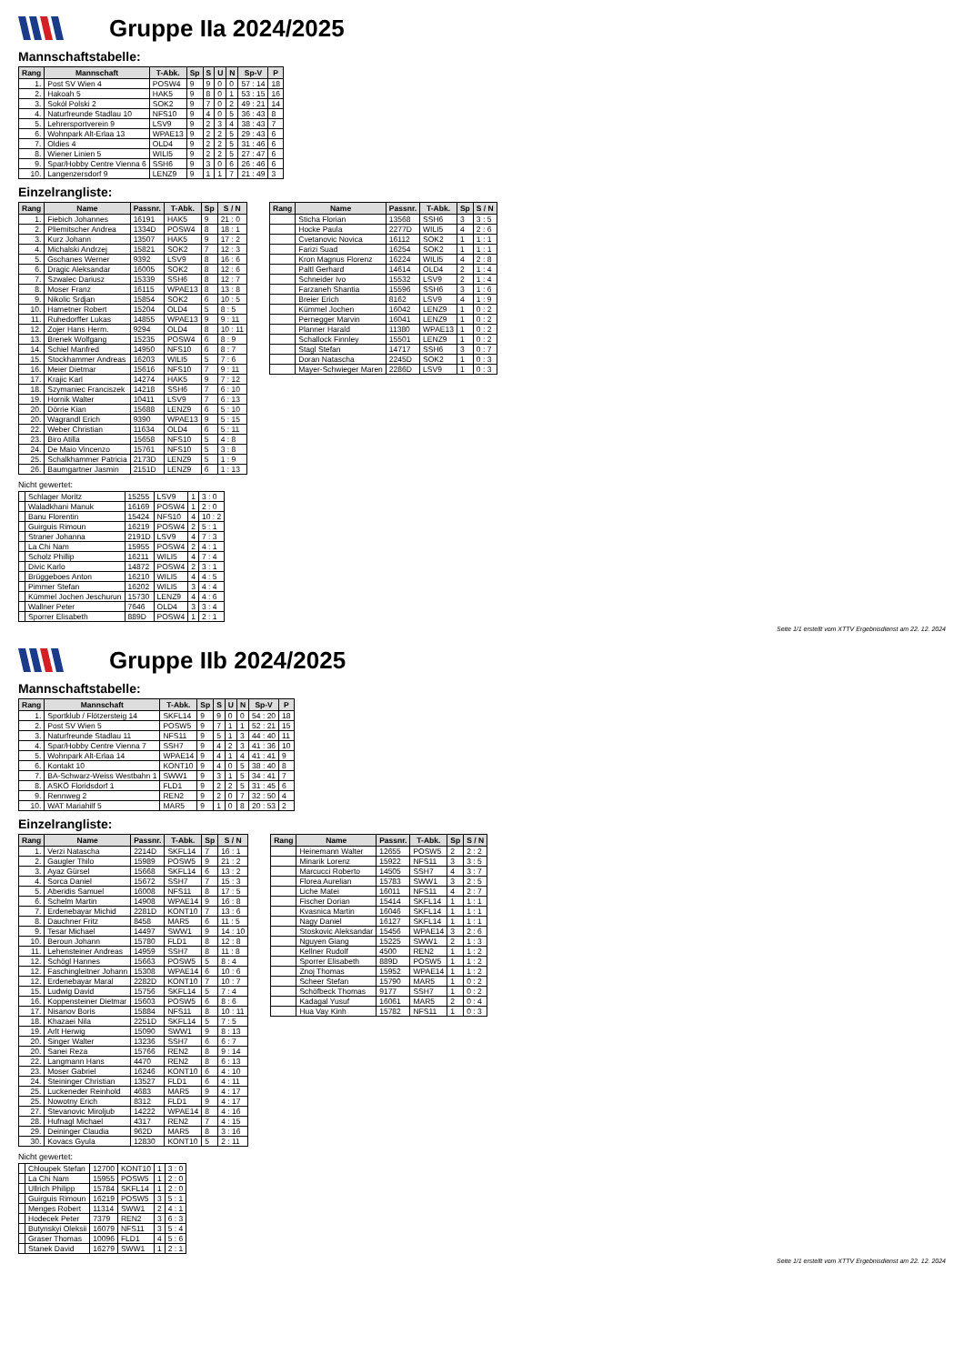Gruppe IIa 2024/2025
Mannschaftstabelle:
| Rang | Mannschaft | T-Abk. | Sp | S | U | N | Sp-V | P |
| --- | --- | --- | --- | --- | --- | --- | --- | --- |
| 1. | Post SV Wien 4 | POSW4 | 9 | 9 | 0 | 0 | 57 : 14 | 18 |
| 2. | Hakoah 5 | HAK5 | 9 | 8 | 0 | 1 | 53 : 15 | 16 |
| 3. | Sokól Polski 2 | SOK2 | 9 | 7 | 0 | 2 | 49 : 21 | 14 |
| 4. | Naturfreunde Stadlau 10 | NFS10 | 9 | 4 | 0 | 5 | 36 : 43 | 8 |
| 5. | Lehrersportverein 9 | LSV9 | 9 | 2 | 3 | 4 | 38 : 43 | 7 |
| 6. | Wohnpark Alt-Erlaa 13 | WPAE13 | 9 | 2 | 2 | 5 | 29 : 43 | 6 |
| 7. | Oldies 4 | OLD4 | 9 | 2 | 2 | 5 | 31 : 46 | 6 |
| 8. | Wiener Linien 5 | WILI5 | 9 | 2 | 2 | 5 | 27 : 47 | 6 |
| 9. | Spar/Hobby Centre Vienna 6 | SSH6 | 9 | 3 | 0 | 6 | 26 : 46 | 6 |
| 10. | Langenzersdorf 9 | LENZ9 | 9 | 1 | 1 | 7 | 21 : 49 | 3 |
Einzelrangliste:
| Rang | Name | Passnr. | T-Abk. | Sp | S / N |
| --- | --- | --- | --- | --- | --- |
| 1. | Fiebich Johannes | 16191 | HAK5 | 9 | 21 : 0 |
| 2. | Pliemitscher Andrea | 1334D | POSW4 | 8 | 18 : 1 |
| 3. | Kurz Johann | 13507 | HAK5 | 9 | 17 : 2 |
| 4. | Michalski Andrzej | 15821 | SOK2 | 7 | 12 : 3 |
| 5. | Gschanes Werner | 9392 | LSV9 | 8 | 16 : 6 |
| 6. | Dragic Aleksandar | 16005 | SOK2 | 8 | 12 : 6 |
| 7. | Szwalec Dariusz | 15339 | SSH6 | 8 | 12 : 7 |
| 8. | Moser Franz | 16115 | WPAE13 | 8 | 13 : 8 |
| 9. | Nikolic Srdjan | 15854 | SOK2 | 6 | 10 : 5 |
| 10. | Hametner Robert | 15204 | OLD4 | 5 | 8 : 5 |
| 11. | Ruhedorffer Lukas | 14855 | WPAE13 | 9 | 9 : 11 |
| 12. | Zojer Hans Herm. | 9294 | OLD4 | 8 | 10 : 11 |
| 13. | Brenek Wolfgang | 15235 | POSW4 | 6 | 8 : 9 |
| 14. | Schiel Manfred | 14950 | NFS10 | 6 | 8 : 7 |
| 15. | Stockhammer Andreas | 16203 | WILI5 | 5 | 7 : 6 |
| 16. | Meier Dietmar | 15616 | NFS10 | 7 | 9 : 11 |
| 17. | Krajic Karl | 14274 | HAK5 | 9 | 7 : 12 |
| 18. | Szymaniec Franciszek | 14218 | SSH6 | 7 | 6 : 10 |
| 19. | Hornik Walter | 10411 | LSV9 | 7 | 6 : 13 |
| 20. | Dörrie Kian | 15688 | LENZ9 | 6 | 5 : 10 |
| 20. | Wagrandl Erich | 9390 | WPAE13 | 9 | 5 : 15 |
| 22. | Weber Christian | 11634 | OLD4 | 6 | 5 : 11 |
| 23. | Biro Atilla | 15658 | NFS10 | 5 | 4 : 8 |
| 24. | De Maio Vincenzo | 15761 | NFS10 | 5 | 3 : 8 |
| 25. | Schalkhammer Patricia | 2173D | LENZ9 | 5 | 1 : 9 |
| 26. | Baumgartner Jasmin | 2151D | LENZ9 | 6 | 1 : 13 |
Nicht gewertet:
| | Schlager Moritz | 15255 | LSV9 | 1 | 3 : 0 |
| | Waladkhani Manuk | 16169 | POSW4 | 1 | 2 : 0 |
| | Banu Florentin | 15424 | NFS10 | 4 | 10 : 2 |
| | Guirguis Rimoun | 16219 | POSW4 | 2 | 5 : 1 |
| | Straner Johanna | 2191D | LSV9 | 4 | 7 : 3 |
| | La Chi Nam | 15955 | POSW4 | 2 | 4 : 1 |
| | Scholz Phillip | 16211 | WILI5 | 4 | 7 : 4 |
| | Divic Karlo | 14872 | POSW4 | 2 | 3 : 1 |
| | Brüggeboes Anton | 16210 | WILI5 | 4 | 4 : 5 |
| | Pimmer Stefan | 16202 | WILI5 | 3 | 4 : 4 |
| | Kümmel Jochen Jeschurun | 15730 | LENZ9 | 4 | 4 : 6 |
| | Wallner Peter | 7646 | OLD4 | 3 | 3 : 4 |
| | Sporrer Elisabeth | 889D | POSW4 | 1 | 2 : 1 |
| Rang | Name | Passnr. | T-Abk. | Sp | S / N |
| --- | --- | --- | --- | --- | --- |
| | Sticha Florian | 13568 | SSH6 | 3 | 3 : 5 |
| | Hocke Paula | 2277D | WILI5 | 4 | 2 : 6 |
| | Cvetanovic Novica | 16112 | SOK2 | 1 | 1 : 1 |
| | Farizi Suad | 16254 | SOK2 | 1 | 1 : 1 |
| | Kron Magnus Florenz | 16224 | WILI5 | 4 | 2 : 8 |
| | Paltl Gerhard | 14614 | OLD4 | 2 | 1 : 4 |
| | Schneider Ivo | 15532 | LSV9 | 2 | 1 : 4 |
| | Farzaneh Shantia | 15596 | SSH6 | 3 | 1 : 6 |
| | Breier Erich | 8162 | LSV9 | 4 | 1 : 9 |
| | Kümmel Jochen | 16042 | LENZ9 | 1 | 0 : 2 |
| | Pernegger Marvin | 16041 | LENZ9 | 1 | 0 : 2 |
| | Planner Harald | 11380 | WPAE13 | 1 | 0 : 2 |
| | Schallock Finnley | 15501 | LENZ9 | 1 | 0 : 2 |
| | Stagl Stefan | 14717 | SSH6 | 3 | 0 : 7 |
| | Doran Natascha | 2245D | SOK2 | 1 | 0 : 3 |
| | Mayer-Schwieger Maren | 2286D | LSV9 | 1 | 0 : 3 |
Seite 1/1 erstellt vom XTTV Ergebnisdienst am 22. 12. 2024
Gruppe IIb 2024/2025
Mannschaftstabelle:
| Rang | Mannschaft | T-Abk. | Sp | S | U | N | Sp-V | P |
| --- | --- | --- | --- | --- | --- | --- | --- | --- |
| 1. | Sportklub / Flötzersteig 14 | SKFL14 | 9 | 9 | 0 | 0 | 54 : 20 | 18 |
| 2. | Post SV Wien 5 | POSW5 | 9 | 7 | 1 | 1 | 52 : 21 | 15 |
| 3. | Naturfreunde Stadlau 11 | NFS11 | 9 | 5 | 1 | 3 | 44 : 40 | 11 |
| 4. | Spar/Hobby Centre Vienna 7 | SSH7 | 9 | 4 | 2 | 3 | 41 : 36 | 10 |
| 5. | Wohnpark Alt-Erlaa 14 | WPAE14 | 9 | 4 | 1 | 4 | 41 : 41 | 9 |
| 6. | Kontakt 10 | KONT10 | 9 | 4 | 0 | 5 | 38 : 40 | 8 |
| 7. | BA-Schwarz-Weiss Westbahn 1 | SWW1 | 9 | 3 | 1 | 5 | 34 : 41 | 7 |
| 8. | ASKÖ Floridsdorf 1 | FLD1 | 9 | 2 | 2 | 5 | 31 : 45 | 6 |
| 9. | Rennweg 2 | REN2 | 9 | 2 | 0 | 7 | 32 : 50 | 4 |
| 10. | WAT Mariahilf 5 | MAR5 | 9 | 1 | 0 | 8 | 20 : 53 | 2 |
Einzelrangliste:
| Rang | Name | Passnr. | T-Abk. | Sp | S / N |
| --- | --- | --- | --- | --- | --- |
| 1. | Verzi Natascha | 2214D | SKFL14 | 7 | 16 : 1 |
| 2. | Gaugler Thilo | 15989 | POSW5 | 9 | 21 : 2 |
| 3. | Ayaz Gürsel | 15668 | SKFL14 | 6 | 13 : 2 |
| 4. | Sorca Daniel | 15672 | SSH7 | 7 | 15 : 3 |
| 5. | Aberidis Samuel | 16008 | NFS11 | 8 | 17 : 5 |
| 6. | Schelm Martin | 14908 | WPAE14 | 9 | 16 : 8 |
| 7. | Erdenebayar Michid | 2281D | KONT10 | 7 | 13 : 6 |
| 8. | Dauchner Fritz | 8458 | MAR5 | 6 | 11 : 5 |
| 9. | Tesar Michael | 14497 | SWW1 | 9 | 14 : 10 |
| 10. | Beroun Johann | 15780 | FLD1 | 8 | 12 : 8 |
| 11. | Lehensteiner Andreas | 14959 | SSH7 | 8 | 11 : 8 |
| 12. | Schögl Hannes | 15663 | POSW5 | 5 | 8 : 4 |
| 12. | Faschingleitner Johann | 15308 | WPAE14 | 6 | 10 : 6 |
| 12. | Erdenebayar Maral | 2282D | KONT10 | 7 | 10 : 7 |
| 15. | Ludwig David | 15756 | SKFL14 | 5 | 7 : 4 |
| 16. | Koppensteiner Dietmar | 15603 | POSW5 | 6 | 8 : 6 |
| 17. | Nisanov Boris | 15884 | NFS11 | 8 | 10 : 11 |
| 18. | Khazaei Nila | 2251D | SKFL14 | 5 | 7 : 5 |
| 19. | Arlt Herwig | 15090 | SWW1 | 9 | 8 : 13 |
| 20. | Singer Walter | 13236 | SSH7 | 6 | 6 : 7 |
| 20. | Sanei Reza | 15766 | REN2 | 8 | 9 : 14 |
| 22. | Langmann Hans | 4470 | REN2 | 8 | 6 : 13 |
| 23. | Moser Gabriel | 16246 | KONT10 | 6 | 4 : 10 |
| 24. | Steininger Christian | 13527 | FLD1 | 6 | 4 : 11 |
| 25. | Luckeneder Reinhold | 4683 | MAR5 | 9 | 4 : 17 |
| 25. | Nowotny Erich | 8312 | FLD1 | 9 | 4 : 17 |
| 27. | Stevanovic Miroljub | 14222 | WPAE14 | 8 | 4 : 16 |
| 28. | Hufnagl Michael | 4317 | REN2 | 7 | 4 : 15 |
| 29. | Deininger Claudia | 962D | MAR5 | 8 | 3 : 16 |
| 30. | Kovacs Gyula | 12830 | KONT10 | 5 | 2 : 11 |
Nicht gewertet:
| | Chloupek Stefan | 12700 | KONT10 | 1 | 3 : 0 |
| | La Chi Nam | 15955 | POSW5 | 1 | 2 : 0 |
| | Ullrich Philipp | 15784 | SKFL14 | 1 | 2 : 0 |
| | Guirguis Rimoun | 16219 | POSW5 | 3 | 5 : 1 |
| | Menges Robert | 11314 | SWW1 | 2 | 4 : 1 |
| | Hodecek Peter | 7379 | REN2 | 3 | 6 : 3 |
| | Butynskyi Oleksii | 16079 | NFS11 | 3 | 5 : 4 |
| | Graser Thomas | 10096 | FLD1 | 4 | 5 : 6 |
| | Stanek David | 16279 | SWW1 | 1 | 2 : 1 |
| Rang | Name | Passnr. | T-Abk. | Sp | S / N |
| --- | --- | --- | --- | --- | --- |
| | Heinemann Walter | 12655 | POSW5 | 2 | 2 : 2 |
| | Minarik Lorenz | 15922 | NFS11 | 3 | 3 : 5 |
| | Marcucci Roberto | 14505 | SSH7 | 4 | 3 : 7 |
| | Florea Aurelian | 15783 | SWW1 | 3 | 2 : 5 |
| | Liche Matei | 16011 | NFS11 | 4 | 2 : 7 |
| | Fischer Dorian | 15414 | SKFL14 | 1 | 1 : 1 |
| | Kvasnica Martin | 16046 | SKFL14 | 1 | 1 : 1 |
| | Nagy Daniel | 16127 | SKFL14 | 1 | 1 : 1 |
| | Stoskovic Aleksandar | 15456 | WPAE14 | 3 | 2 : 6 |
| | Nguyen Giang | 15225 | SWW1 | 2 | 1 : 3 |
| | Kellner Rudolf | 4500 | REN2 | 1 | 1 : 2 |
| | Sporrer Elisabeth | 889D | POSW5 | 1 | 1 : 2 |
| | Znoj Thomas | 15952 | WPAE14 | 1 | 1 : 2 |
| | Scheer Stefan | 15790 | MAR5 | 1 | 0 : 2 |
| | Schöfbeck Thomas | 9177 | SSH7 | 1 | 0 : 2 |
| | Kadagal Yusuf | 16061 | MAR5 | 2 | 0 : 4 |
| | Hua Vay Kinh | 15782 | NFS11 | 1 | 0 : 3 |
Seite 1/1 erstellt vom XTTV Ergebnisdienst am 22. 12. 2024